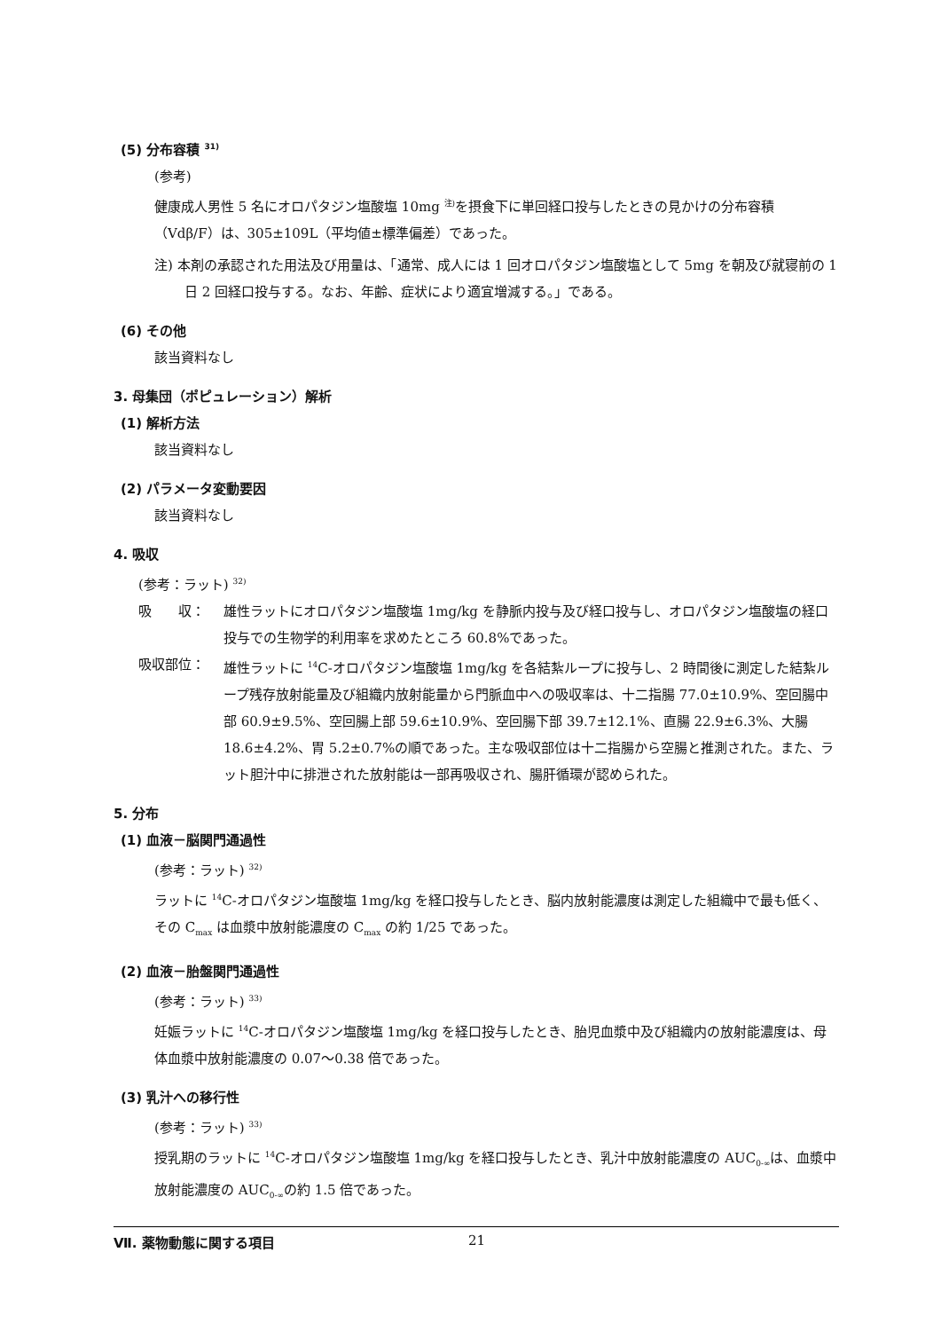(5) 分布容積 <sup>31)</sup>
(参考)
健康成人男性 5 名にオロパタジン塩酸塩 10mg <sup>注)</sup>を摂食下に単回経口投与したときの見かけの分布容積（Vdβ/F）は、305±109L（平均値±標準偏差）であった。
注) 本剤の承認された用法及び用量は、「通常、成人には 1 回オロパタジン塩酸塩として 5mg を朝及び就寝前の 1 日 2 回経口投与する。なお、年齢、症状により適宜増減する。」である。
(6) その他
該当資料なし
3. 母集団（ポピュレーション）解析
(1) 解析方法
該当資料なし
(2) パラメータ変動要因
該当資料なし
4. 吸収
(参考：ラット) <sup>32)</sup>
吸　　収： 雄性ラットにオロパタジン塩酸塩 1mg/kg を静脈内投与及び経口投与し、オロパタジン塩酸塩の経口投与での生物学的利用率を求めたところ 60.8%であった。
吸収部位： 雄性ラットに <sup>14</sup>C-オロパタジン塩酸塩 1mg/kg を各結紮ループに投与し、2 時間後に測定した結紮ループ残存放射能量及び組織内放射能量から門脈血中への吸収率は、十二指腸 77.0±10.9%、空回腸中部 60.9±9.5%、空回腸上部 59.6±10.9%、空回腸下部 39.7±12.1%、直腸 22.9±6.3%、大腸 18.6±4.2%、胃 5.2±0.7%の順であった。主な吸収部位は十二指腸から空腸と推測された。また、ラット胆汁中に排泄された放射能は一部再吸収され、腸肝循環が認められた。
5. 分布
(1) 血液－脳関門通過性
(参考：ラット) <sup>32)</sup>
ラットに <sup>14</sup>C-オロパタジン塩酸塩 1mg/kg を経口投与したとき、脳内放射能濃度は測定した組織中で最も低く、その C<sub>max</sub> は血漿中放射能濃度の C<sub>max</sub> の約 1/25 であった。
(2) 血液－胎盤関門通過性
(参考：ラット) <sup>33)</sup>
妊娠ラットに <sup>14</sup>C-オロパタジン塩酸塩 1mg/kg を経口投与したとき、胎児血漿中及び組織内の放射能濃度は、母体血漿中放射能濃度の 0.07～0.38 倍であった。
(3) 乳汁への移行性
(参考：ラット) <sup>33)</sup>
授乳期のラットに <sup>14</sup>C-オロパタジン塩酸塩 1mg/kg を経口投与したとき、乳汁中放射能濃度の AUC<sub>0-∞</sub>は、血漿中放射能濃度の AUC<sub>0-∞</sub>の約 1.5 倍であった。
Ⅶ. 薬物動態に関する項目 21